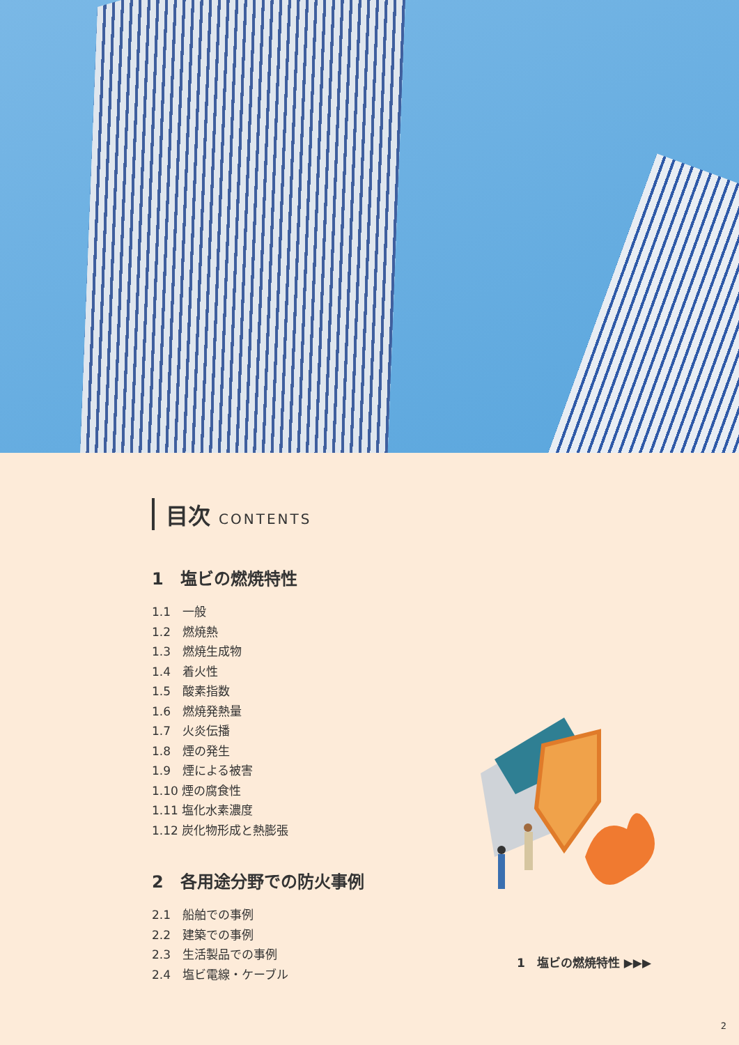目次 CONTENTS
1　塩ビの燃焼特性
1.1　一般
1.2　燃焼熱
1.3　燃焼生成物
1.4　着火性
1.5　酸素指数
1.6　燃焼発熱量
1.7　火炎伝播
1.8　煙の発生
1.9　煙による被害
1.10 煙の腐食性
1.11 塩化水素濃度
1.12 炭化物形成と熱膨張
2　各用途分野での防火事例
2.1　船舶での事例
2.2　建築での事例
2.3　生活製品での事例
2.4　塩ビ電線・ケーブル
1　塩ビの燃焼特性 ▶▶▶
2